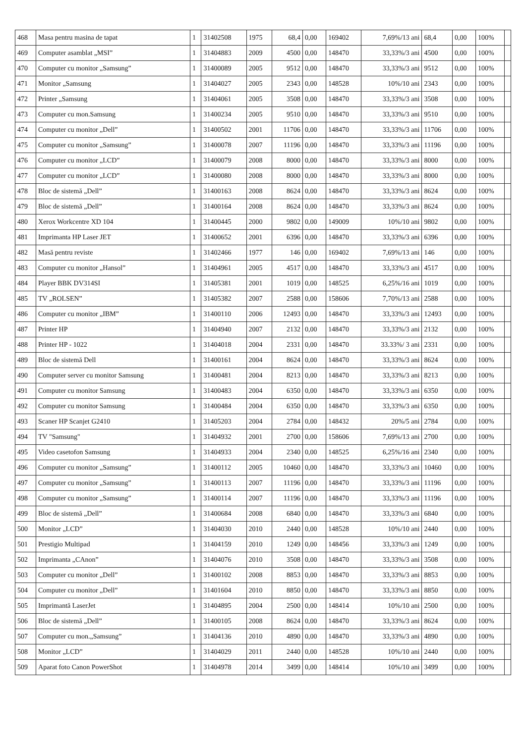| 468 | Masa pentru masina de tapat | 1 | 31402508 | 1975 | 68,4 | 0,00 | 169402 | 7,69%/13 ani | 68,4 | 0,00 | 100% | |
| 469 | Computer asamblat „MSI” | 1 | 31404883 | 2009 | 4500 | 0,00 | 148470 | 33,33%/3 ani | 4500 | 0,00 | 100% | |
| 470 | Computer cu monitor „Samsung” | 1 | 31400089 | 2005 | 9512 | 0,00 | 148470 | 33,33%/3 ani | 9512 | 0,00 | 100% | |
| 471 | Monitor „Samsung | 1 | 31404027 | 2005 | 2343 | 0,00 | 148528 | 10%/10 ani | 2343 | 0,00 | 100% | |
| 472 | Printer „Samsung | 1 | 31404061 | 2005 | 3508 | 0,00 | 148470 | 33,33%/3 ani | 3508 | 0,00 | 100% | |
| 473 | Computer cu mon.Samsung | 1 | 31400234 | 2005 | 9510 | 0,00 | 148470 | 33,33%/3 ani | 9510 | 0,00 | 100% | |
| 474 | Computer cu monitor „Dell” | 1 | 31400502 | 2001 | 11706 | 0,00 | 148470 | 33,33%/3 ani | 11706 | 0,00 | 100% | |
| 475 | Computer cu monitor „Samsung” | 1 | 31400078 | 2007 | 11196 | 0,00 | 148470 | 33,33%/3 ani | 11196 | 0,00 | 100% | |
| 476 | Computer cu monitor „LCD” | 1 | 31400079 | 2008 | 8000 | 0,00 | 148470 | 33,33%/3 ani | 8000 | 0,00 | 100% | |
| 477 | Computer cu monitor „LCD” | 1 | 31400080 | 2008 | 8000 | 0,00 | 148470 | 33,33%/3 ani | 8000 | 0,00 | 100% | |
| 478 | Bloc de sistemă „Dell” | 1 | 31400163 | 2008 | 8624 | 0,00 | 148470 | 33,33%/3 ani | 8624 | 0,00 | 100% | |
| 479 | Bloc de sistemă „Dell” | 1 | 31400164 | 2008 | 8624 | 0,00 | 148470 | 33,33%/3 ani | 8624 | 0,00 | 100% | |
| 480 | Xerox Workcentre XD 104 | 1 | 31400445 | 2000 | 9802 | 0,00 | 149009 | 10%/10 ani | 9802 | 0,00 | 100% | |
| 481 | Imprimanta HP Laser JET | 1 | 31400652 | 2001 | 6396 | 0,00 | 148470 | 33,33%/3 ani | 6396 | 0,00 | 100% | |
| 482 | Masă pentru reviste | 1 | 31402466 | 1977 | 146 | 0,00 | 169402 | 7,69%/13 ani | 146 | 0,00 | 100% | |
| 483 | Computer cu monitor „Hansol” | 1 | 31404961 | 2005 | 4517 | 0,00 | 148470 | 33,33%/3 ani | 4517 | 0,00 | 100% | |
| 484 | Player BBK DV314SI | 1 | 31405381 | 2001 | 1019 | 0,00 | 148525 | 6,25%/16 ani | 1019 | 0,00 | 100% | |
| 485 | TV „ROLSEN” | 1 | 31405382 | 2007 | 2588 | 0,00 | 158606 | 7,70%/13 ani | 2588 | 0,00 | 100% | |
| 486 | Computer cu monitor „IBM” | 1 | 31400110 | 2006 | 12493 | 0,00 | 148470 | 33,33%/3 ani | 12493 | 0,00 | 100% | |
| 487 | Printer HP | 1 | 31404940 | 2007 | 2132 | 0,00 | 148470 | 33,33%/3 ani | 2132 | 0,00 | 100% | |
| 488 | Printer HP - 1022 | 1 | 31404018 | 2004 | 2331 | 0,00 | 148470 | 33.33%/ 3 ani | 2331 | 0,00 | 100% | |
| 489 | Bloc de sistemă Dell | 1 | 31400161 | 2004 | 8624 | 0,00 | 148470 | 33,33%/3 ani | 8624 | 0,00 | 100% | |
| 490 | Computer server cu monitor Samsung | 1 | 31400481 | 2004 | 8213 | 0,00 | 148470 | 33,33%/3 ani | 8213 | 0,00 | 100% | |
| 491 | Computer cu monitor Samsung | 1 | 31400483 | 2004 | 6350 | 0,00 | 148470 | 33,33%/3 ani | 6350 | 0,00 | 100% | |
| 492 | Computer cu monitor Samsung | 1 | 31400484 | 2004 | 6350 | 0,00 | 148470 | 33,33%/3 ani | 6350 | 0,00 | 100% | |
| 493 | Scaner HP Scanjet G2410 | 1 | 31405203 | 2004 | 2784 | 0,00 | 148432 | 20%/5 ani | 2784 | 0,00 | 100% | |
| 494 | TV "Samsung" | 1 | 31404932 | 2001 | 2700 | 0,00 | 158606 | 7,69%/13 ani | 2700 | 0,00 | 100% | |
| 495 | Video casetofon Samsung | 1 | 31404933 | 2004 | 2340 | 0,00 | 148525 | 6,25%/16 ani | 2340 | 0,00 | 100% | |
| 496 | Computer cu monitor „Samsung” | 1 | 31400112 | 2005 | 10460 | 0,00 | 148470 | 33,33%/3 ani | 10460 | 0,00 | 100% | |
| 497 | Computer cu monitor „Samsung” | 1 | 31400113 | 2007 | 11196 | 0,00 | 148470 | 33,33%/3 ani | 11196 | 0,00 | 100% | |
| 498 | Computer cu monitor „Samsung” | 1 | 31400114 | 2007 | 11196 | 0,00 | 148470 | 33,33%/3 ani | 11196 | 0,00 | 100% | |
| 499 | Bloc de sistemă „Dell” | 1 | 31400684 | 2008 | 6840 | 0,00 | 148470 | 33,33%/3 ani | 6840 | 0,00 | 100% | |
| 500 | Monitor „LCD” | 1 | 31404030 | 2010 | 2440 | 0,00 | 148528 | 10%/10 ani | 2440 | 0,00 | 100% | |
| 501 | Prestigio Multipad | 1 | 31404159 | 2010 | 1249 | 0,00 | 148456 | 33,33%/3 ani | 1249 | 0,00 | 100% | |
| 502 | Imprimanta „CAnon” | 1 | 31404076 | 2010 | 3508 | 0,00 | 148470 | 33,33%/3 ani | 3508 | 0,00 | 100% | |
| 503 | Computer cu monitor „Dell” | 1 | 31400102 | 2008 | 8853 | 0,00 | 148470 | 33,33%/3 ani | 8853 | 0,00 | 100% | |
| 504 | Computer cu monitor „Dell” | 1 | 31401604 | 2010 | 8850 | 0,00 | 148470 | 33,33%/3 ani | 8850 | 0,00 | 100% | |
| 505 | Imprimantă LaserJet | 1 | 31404895 | 2004 | 2500 | 0,00 | 148414 | 10%/10 ani | 2500 | 0,00 | 100% | |
| 506 | Bloc de sistemă „Dell” | 1 | 31400105 | 2008 | 8624 | 0,00 | 148470 | 33,33%/3 ani | 8624 | 0,00 | 100% | |
| 507 | Computer cu mon.„Samsung” | 1 | 31404136 | 2010 | 4890 | 0,00 | 148470 | 33,33%/3 ani | 4890 | 0,00 | 100% | |
| 508 | Monitor „LCD” | 1 | 31404029 | 2011 | 2440 | 0,00 | 148528 | 10%/10 ani | 2440 | 0,00 | 100% | |
| 509 | Aparat foto Canon PowerShot | 1 | 31404978 | 2014 | 3499 | 0,00 | 148414 | 10%/10 ani | 3499 | 0,00 | 100% | |